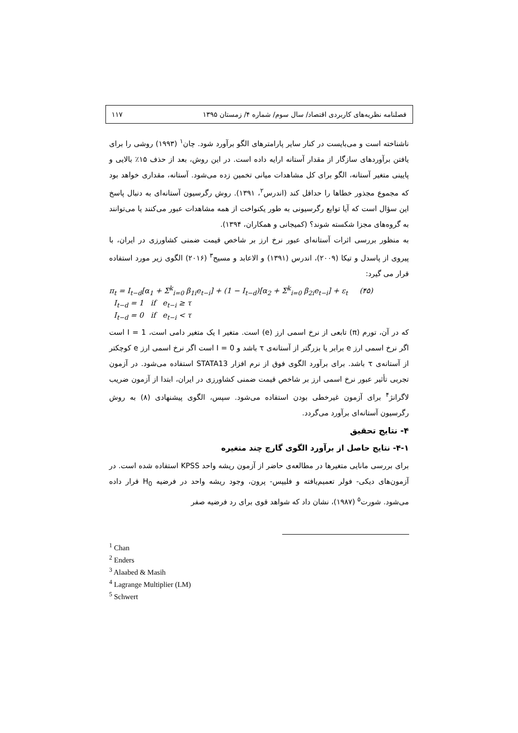فصلنامه نظریه‌های کاربردی اقتصاد/ سال سوم/ شماره ۴/ زمستان ۱۳۹۵ ۱۱۷
ناشناخته است و می‌بایست در کنار سایر پارامترهای الگو برآورد شود. چان<sup>۱</sup> (۱۹۹۳) روشی را برای یافتن برآوردهای سازگار از مقدار آستانه ارایه داده است. در این روش، بعد از حذف ۱۵٪ بالایی و پایینی متغیر آستانه، الگو برای کل مشاهدات میانی تخمین زده می‌شود. آستانه، مقداری خواهد بود که مجموع مجذور خطاها را حداقل کند (اندرس<sup>۲</sup>، ۱۳۹۱). روش رگرسیون آستانه‌ای به دنبال پاسخ این سؤال است که آیا توابع رگرسیونی به طور یکنواخت از همه مشاهدات عبور می‌کنند یا می‌توانند به گروه‌های مجزا شکسته شوند؟ (کمیجانی و همکاران، ۱۳۹۴).
به منظور بررسی اثرات آستانه‌ای عبور نرخ ارز بر شاخص قیمت ضمنی کشاورزی در ایران، با پیروی از پاسدل و تیکا (۲۰۰۹)، اندرس (۱۳۹۱) و الاعابد و مسیح<sup>۳</sup> (۲۰۱۶) الگوی زیر مورد استفاده قرار می گیرد:
π<sub>t</sub> = I<sub>t−d</sub>[α<sub>1</sub> + Σ<sup>k</sup><sub>i=0</sub> β<sub>1i</sub>e<sub>t−i</sub>] + (1 − I<sub>t−d</sub>)[α<sub>2</sub> + Σ<sup>k</sup><sub>i=0</sub> β<sub>2i</sub>e<sub>t−i</sub>] + ε<sub>t</sub> (۴۵)
I<sub>t−d</sub> = 1 if e<sub>t−i</sub> ≥ τ
I<sub>t−d</sub> = 0 if e<sub>t−i</sub> < τ
که در آن، تورم (π) تابعی از نرخ اسمی ارز (e) است. متغیر I یک متغیر دامی است، I = 1 است اگر نرخ اسمی ارز e برابر یا بزرگتر از آستانه‌ی τ باشد و I = 0 است اگر نرخ اسمی ارز e کوچکتر از آستانه‌ی τ باشد. برای برآورد الگوی فوق از نرم افزار STATA13 استفاده می‌شود. در آزمون تجربی تأثیر عبور نرخ اسمی ارز بر شاخص قیمت ضمنی کشاورزی در ایران، ابتدا از آزمون ضریب لاگرانژ<sup>۴</sup> برای آزمون غیرخطی بودن استفاده می‌شود. سپس، الگوی پیشنهادی (۸) به روش رگرسیون آستانه‌ای برآورد می‌گردد.
۴- نتایج تحقیق
۴-۱- نتایج حاصل از برآورد الگوی گارچ چند متغیره
برای بررسی مانایی متغیرها در مطالعه‌ی حاضر از آزمون ریشه واحد KPSS استفاده شده است. در آزمون‌های دیکی- فولر تعمیم‌یافته و فلیپس- پرون، وجود ریشه واحد در فرضیه H<sub>0</sub> قرار داده می‌شود. شورت<sup>۵</sup> (۱۹۸۷)، نشان داد که شواهد قوی برای رد فرضیه صفر
<sup>1</sup> Chan
<sup>2</sup> Enders
<sup>3</sup> Alaabed & Masih
<sup>4</sup> Lagrange Multiplier (LM)
<sup>5</sup> Schwert